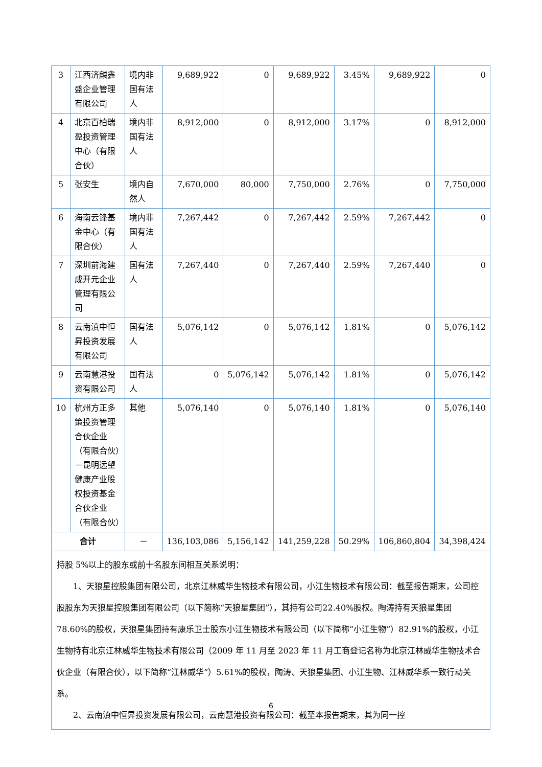| 3 | 江西济麟鑫盛企业管理有限公司 | 境内非国有法人 | 9,689,922 | 0 | 9,689,922 | 3.45% | 9,689,922 | 0 |
| 4 | 北京百柏瑞盈投资管理中心（有限合伙） | 境内非国有法人 | 8,912,000 | 0 | 8,912,000 | 3.17% | 0 | 8,912,000 |
| 5 | 张安生 | 境内自然人 | 7,670,000 | 80,000 | 7,750,000 | 2.76% | 0 | 7,750,000 |
| 6 | 海南云锋基金中心（有限合伙） | 境内非国有法人 | 7,267,442 | 0 | 7,267,442 | 2.59% | 7,267,442 | 0 |
| 7 | 深圳前海建成开元企业管理有限公司 | 国有法人 | 7,267,440 | 0 | 7,267,440 | 2.59% | 7,267,440 | 0 |
| 8 | 云南滇中恒昇投资发展有限公司 | 国有法人 | 5,076,142 | 0 | 5,076,142 | 1.81% | 0 | 5,076,142 |
| 9 | 云南慧港投资有限公司 | 国有法人 | 0 | 5,076,142 | 5,076,142 | 1.81% | 0 | 5,076,142 |
| 10 | 杭州方正多策投资管理合伙企业（有限合伙）－昆明远望健康产业股权投资基金合伙企业（有限合伙） | 其他 | 5,076,140 | 0 | 5,076,140 | 1.81% | 0 | 5,076,140 |
| 合计 | | － | 136,103,086 | 5,156,142 | 141,259,228 | 50.29% | 106,860,804 | 34,398,424 |
| 持股 5%以上的股东或前十名股东间相互关系说明： 1、天狼星控股集团有限公司，北京江林威华生物技术有限公司，小江生物技术有限公司：截至报告期末，公司控股股东为天狼星控股集团有限公司（以下简称“天狼星集团”），其持有公司22.40%股权。陶涛持有天狼星集团 78.60%的股权，天狼星集团持有康乐卫士股东小江生物技术有限公司（以下简称“小江生物”）82.91%的股权，小江生物持有北京江林威华生物技术有限公司（2009 年 11 月至 2023 年 11 月工商登记名称为北京江林威华生物技术合伙企业（有限合伙），以下简称“江林威华”）5.61%的股权，陶涛、天狼星集团、小江生物、江林威华系一致行动关系。 2、云南滇中恒昇投资发展有限公司，云南慧港投资有限公司：截至本报告期末，其为同一控 | | | | | | | | |
6